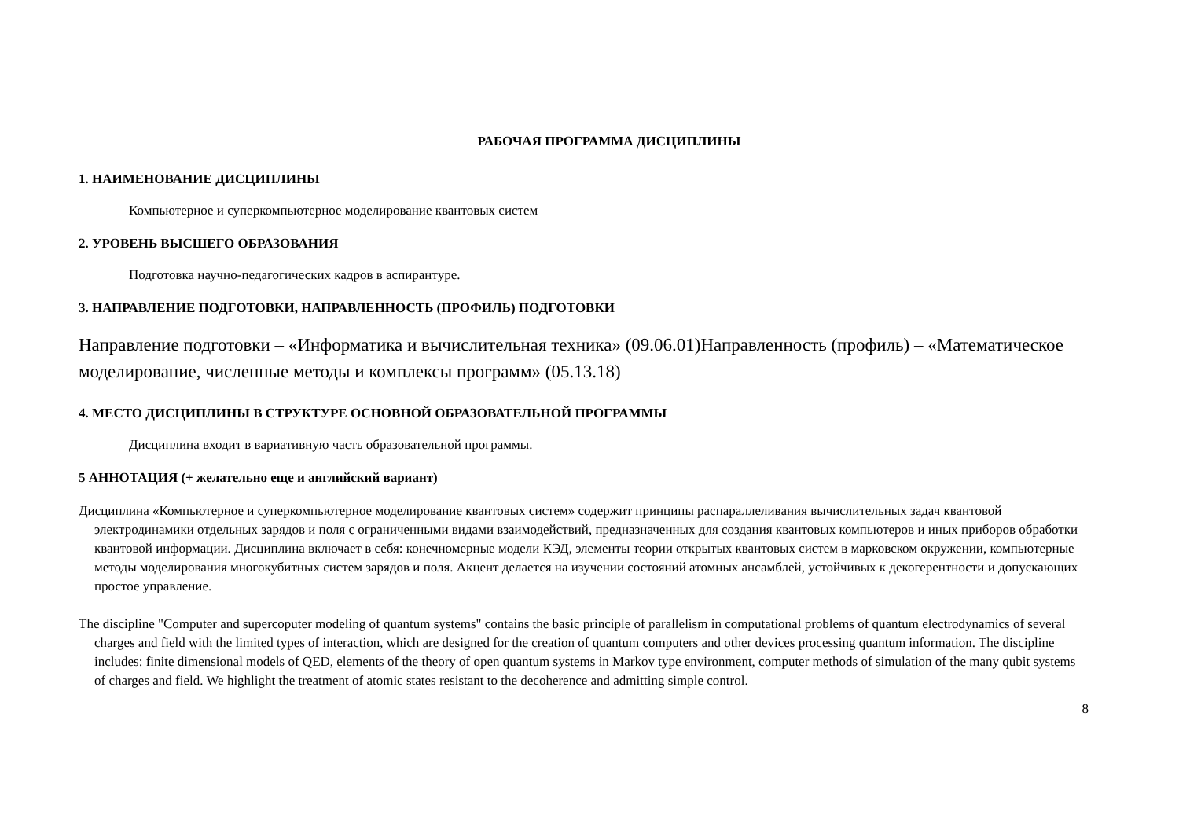РАБОЧАЯ ПРОГРАММА ДИСЦИПЛИНЫ
1. НАИМЕНОВАНИЕ ДИСЦИПЛИНЫ
Компьютерное и суперкомпьютерное моделирование квантовых систем
2. УРОВЕНЬ ВЫСШЕГО ОБРАЗОВАНИЯ
Подготовка научно-педагогических кадров в аспирантуре.
3. НАПРАВЛЕНИЕ ПОДГОТОВКИ, НАПРАВЛЕННОСТЬ (ПРОФИЛЬ) ПОДГОТОВКИ
Направление подготовки – «Информатика и вычислительная техника» (09.06.01)Направленность (профиль) – «Математическое моделирование, численные методы и комплексы программ» (05.13.18)
4. МЕСТО ДИСЦИПЛИНЫ В СТРУКТУРЕ ОСНОВНОЙ ОБРАЗОВАТЕЛЬНОЙ ПРОГРАММЫ
Дисциплина входит в вариативную часть образовательной программы.
5 АННОТАЦИЯ (+ желательно еще и английский вариант)
Дисциплина «Компьютерное и суперкомпьютерное моделирование квантовых систем» содержит принципы распараллеливания вычислительных задач квантовой электродинамики отдельных зарядов и поля с ограниченными видами взаимодействий, предназначенных для создания квантовых компьютеров и иных приборов обработки квантовой информации. Дисциплина включает в себя: конечномерные модели КЭД, элементы теории открытых квантовых систем в марковском окружении, компьютерные методы моделирования многокубитных систем зарядов и поля. Акцент делается на изучении состояний атомных ансамблей, устойчивых к декогерентности и допускающих простое управление.
The discipline "Computer and supercoputer modeling of quantum systems" contains the basic principle of parallelism in computational problems of quantum electrodynamics of several charges and field with the limited types of interaction, which are designed for the creation of quantum computers and other devices processing quantum information. The discipline includes: finite dimensional models of QED, elements of the theory of open quantum systems in Markov type environment, computer methods of simulation of the many qubit systems of charges and field. We highlight the treatment of atomic states resistant to the decoherence and admitting simple control.
8